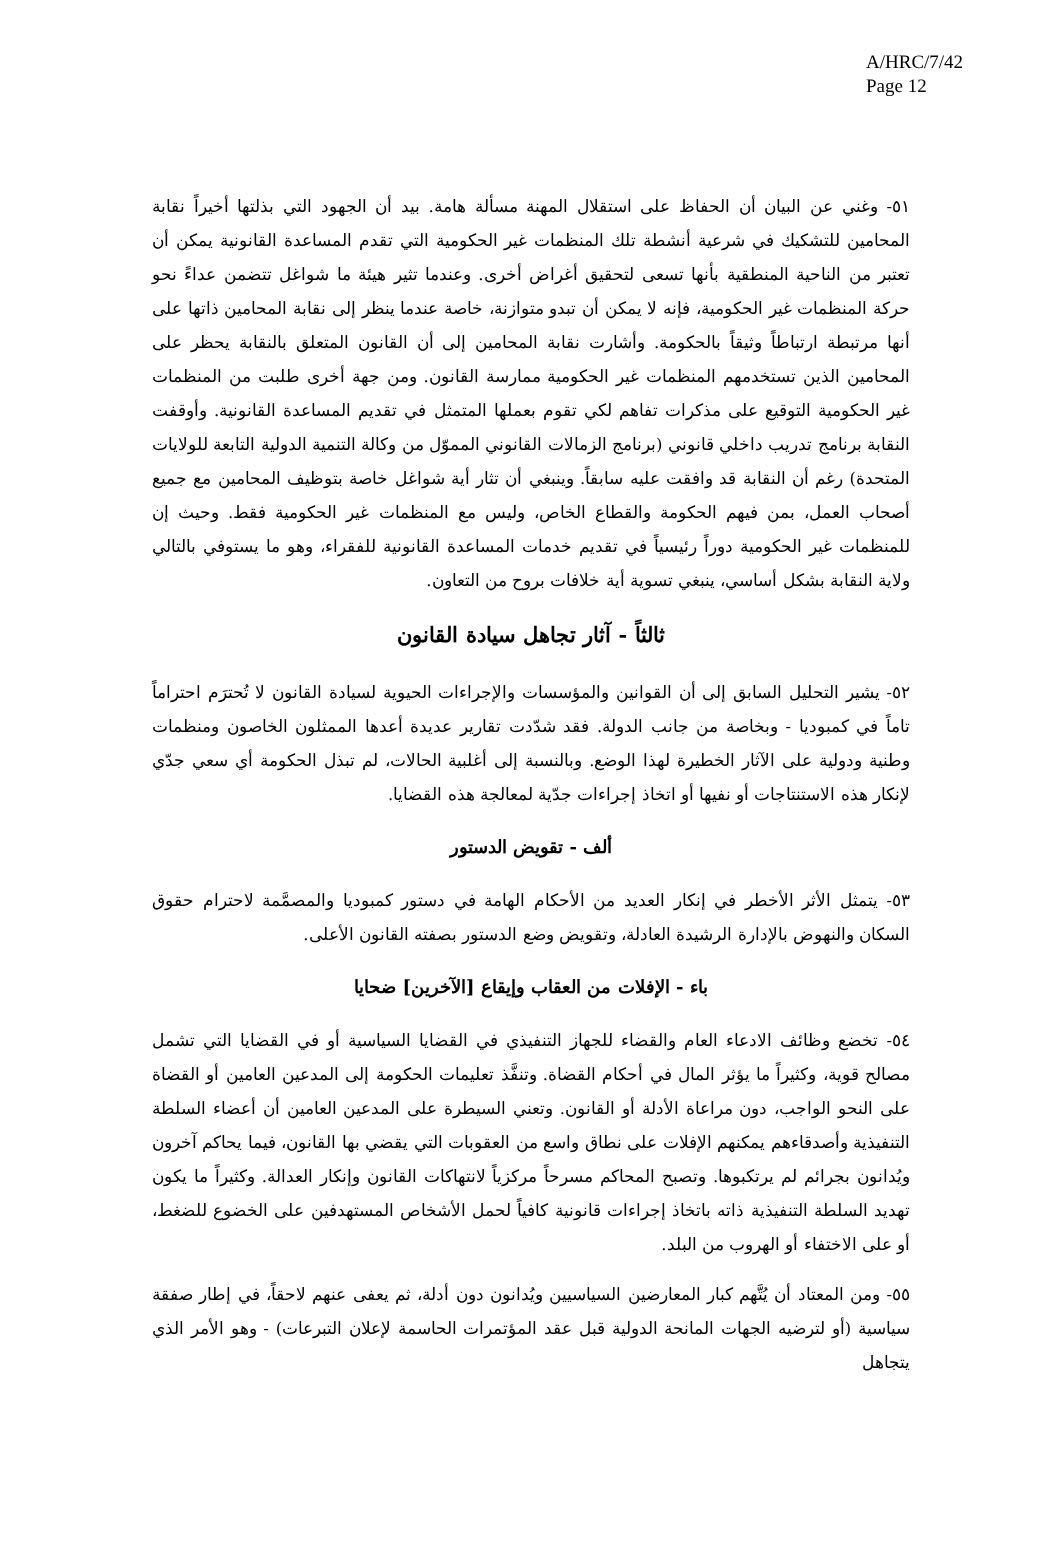A/HRC/7/42
Page 12
٥١- وغني عن البيان أن الحفاظ على استقلال المهنة مسألة هامة. بيد أن الجهود التي بذلتها أخيراً نقابة المحامين للتشكيك في شرعية أنشطة تلك المنظمات غير الحكومية التي تقدم المساعدة القانونية يمكن أن تعتبر من الناحية المنطقية بأنها تسعى لتحقيق أغراض أخرى. وعندما تثير هيئة ما شواغل تتضمن عداءً نحو حركة المنظمات غير الحكومية، فإنه لا يمكن أن تبدو متوازنة، خاصة عندما ينظر إلى نقابة المحامين ذاتها على أنها مرتبطة ارتباطاً وثيقاً بالحكومة. وأشارت نقابة المحامين إلى أن القانون المتعلق بالنقابة يحظر على المحامين الذين تستخدمهم المنظمات غير الحكومية ممارسة القانون. ومن جهة أخرى طلبت من المنظمات غير الحكومية التوقيع على مذكرات تفاهم لكي تقوم بعملها المتمثل في تقديم المساعدة القانونية. وأوقفت النقابة برنامج تدريب داخلي قانوني (برنامج الزمالات القانوني المموّل من وكالة التنمية الدولية التابعة للولايات المتحدة) رغم أن النقابة قد وافقت عليه سابقاً. وينبغي أن تثار أية شواغل خاصة بتوظيف المحامين مع جميع أصحاب العمل، بمن فيهم الحكومة والقطاع الخاص، وليس مع المنظمات غير الحكومية فقط. وحيث إن للمنظمات غير الحكومية دوراً رئيسياً في تقديم خدمات المساعدة القانونية للفقراء، وهو ما يستوفي بالتالي ولاية النقابة بشكل أساسي، ينبغي تسوية أية خلافات بروح من التعاون.
ثالثاً - آثار تجاهل سيادة القانون
٥٢- يشير التحليل السابق إلى أن القوانين والمؤسسات والإجراءات الحيوية لسيادة القانون لا تُحترَم احتراماً تاماً في كمبوديا - وبخاصة من جانب الدولة. فقد شدّدت تقارير عديدة أعدها الممثلون الخاصون ومنظمات وطنية ودولية على الآثار الخطيرة لهذا الوضع. وبالنسبة إلى أغلبية الحالات، لم تبذل الحكومة أي سعي جدّي لإنكار هذه الاستنتاجات أو نفيها أو اتخاذ إجراءات جدّية لمعالجة هذه القضايا.
ألف - تقويض الدستور
٥٣- يتمثل الأثر الأخطر في إنكار العديد من الأحكام الهامة في دستور كمبوديا والمصمَّمة لاحترام حقوق السكان والنهوض بالإدارة الرشيدة العادلة، وتقويض وضع الدستور بصفته القانون الأعلى.
باء - الإفلات من العقاب وإيقاع [الآخرين] ضحايا
٥٤- تخضع وظائف الادعاء العام والقضاء للجهاز التنفيذي في القضايا السياسية أو في القضايا التي تشمل مصالح قوية، وكثيراً ما يؤثر المال في أحكام القضاة. وتنفَّذ تعليمات الحكومة إلى المدعين العامين أو القضاة على النحو الواجب، دون مراعاة الأدلة أو القانون. وتعني السيطرة على المدعين العامين أن أعضاء السلطة التنفيذية وأصدقاءهم يمكنهم الإفلات على نطاق واسع من العقوبات التي يقضي بها القانون، فيما يحاكم آخرون ويُدانون بجرائم لم يرتكبوها. وتصبح المحاكم مسرحاً مركزياً لانتهاكات القانون وإنكار العدالة. وكثيراً ما يكون تهديد السلطة التنفيذية ذاته باتخاذ إجراءات قانونية كافياً لحمل الأشخاص المستهدفين على الخضوع للضغط، أو على الاختفاء أو الهروب من البلد.
٥٥- ومن المعتاد أن يُتَّهم كبار المعارضين السياسيين ويُدانون دون أدلة، ثم يعفى عنهم لاحقاً، في إطار صفقة سياسية (أو لترضيه الجهات المانحة الدولية قبل عقد المؤتمرات الحاسمة لإعلان التبرعات) - وهو الأمر الذي يتجاهل